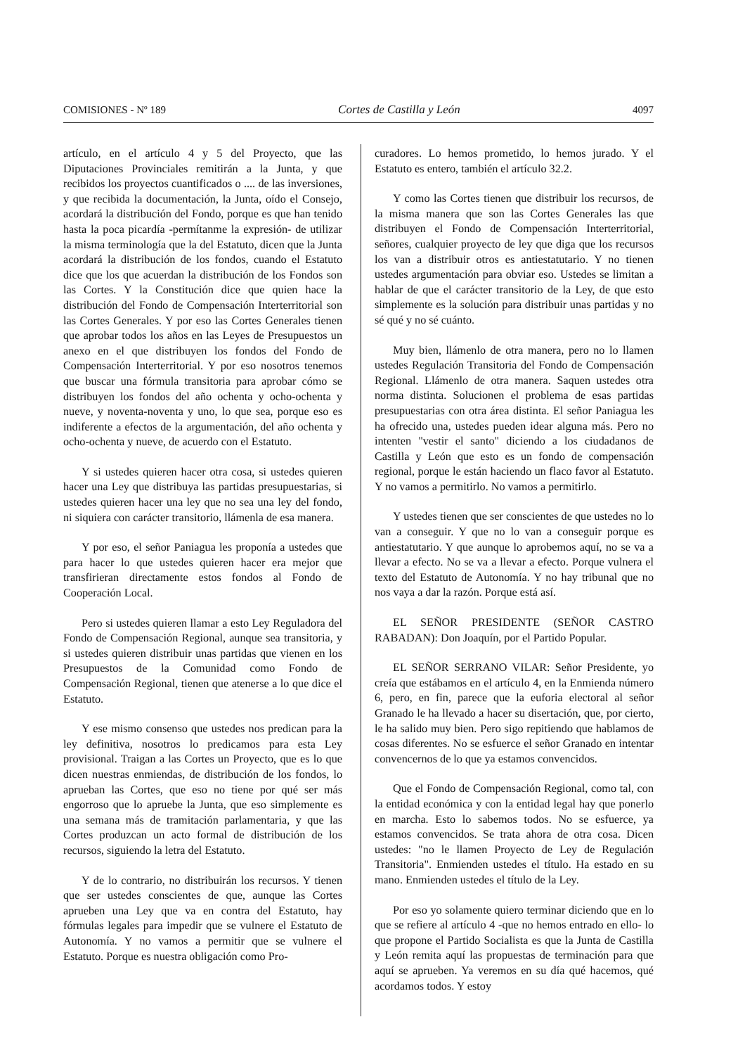COMISIONES - Nº 189 Cortes de Castilla y León 4097
artículo, en el artículo 4 y 5 del Proyecto, que las Diputaciones Provinciales remitirán a la Junta, y que recibidos los proyectos cuantificados o .... de las inversiones, y que recibida la documentación, la Junta, oído el Consejo, acordará la distribución del Fondo, porque es que han tenido hasta la poca picardía -permítanme la expresión- de utilizar la misma terminología que la del Estatuto, dicen que la Junta acordará la distribución de los fondos, cuando el Estatuto dice que los que acuerdan la distribución de los Fondos son las Cortes. Y la Constitución dice que quien hace la distribución del Fondo de Compensación Interterritorial son las Cortes Generales. Y por eso las Cortes Generales tienen que aprobar todos los años en las Leyes de Presupuestos un anexo en el que distribuyen los fondos del Fondo de Compensación Interterritorial. Y por eso nosotros tenemos que buscar una fórmula transitoria para aprobar cómo se distribuyen los fondos del año ochenta y ocho-ochenta y nueve, y noventa-noventa y uno, lo que sea, porque eso es indiferente a efectos de la argumentación, del año ochenta y ocho-ochenta y nueve, de acuerdo con el Estatuto.
Y si ustedes quieren hacer otra cosa, si ustedes quieren hacer una Ley que distribuya las partidas presupuestarias, si ustedes quieren hacer una ley que no sea una ley del fondo, ni siquiera con carácter transitorio, llámenla de esa manera.
Y por eso, el señor Paniagua les proponía a ustedes que para hacer lo que ustedes quieren hacer era mejor que transfirieran directamente estos fondos al Fondo de Cooperación Local.
Pero si ustedes quieren llamar a esto Ley Reguladora del Fondo de Compensación Regional, aunque sea transitoria, y si ustedes quieren distribuir unas partidas que vienen en los Presupuestos de la Comunidad como Fondo de Compensación Regional, tienen que atenerse a lo que dice el Estatuto.
Y ese mismo consenso que ustedes nos predican para la ley definitiva, nosotros lo predicamos para esta Ley provisional. Traigan a las Cortes un Proyecto, que es lo que dicen nuestras enmiendas, de distribución de los fondos, lo aprueban las Cortes, que eso no tiene por qué ser más engorroso que lo apruebe la Junta, que eso simplemente es una semana más de tramitación parlamentaria, y que las Cortes produzcan un acto formal de distribución de los recursos, siguiendo la letra del Estatuto.
Y de lo contrario, no distribuirán los recursos. Y tienen que ser ustedes conscientes de que, aunque las Cortes aprueben una Ley que va en contra del Estatuto, hay fórmulas legales para impedir que se vulnere el Estatuto de Autonomía. Y no vamos a permitir que se vulnere el Estatuto. Porque es nuestra obligación como Pro-
curadores. Lo hemos prometido, lo hemos jurado. Y el Estatuto es entero, también el artículo 32.2.
Y como las Cortes tienen que distribuir los recursos, de la misma manera que son las Cortes Generales las que distribuyen el Fondo de Compensación Interterritorial, señores, cualquier proyecto de ley que diga que los recursos los van a distribuir otros es antiestatutario. Y no tienen ustedes argumentación para obviar eso. Ustedes se limitan a hablar de que el carácter transitorio de la Ley, de que esto simplemente es la solución para distribuir unas partidas y no sé qué y no sé cuánto.
Muy bien, llámenlo de otra manera, pero no lo llamen ustedes Regulación Transitoria del Fondo de Compensación Regional. Llámenlo de otra manera. Saquen ustedes otra norma distinta. Solucionen el problema de esas partidas presupuestarias con otra área distinta. El señor Paniagua les ha ofrecido una, ustedes pueden idear alguna más. Pero no intenten "vestir el santo" diciendo a los ciudadanos de Castilla y León que esto es un fondo de compensación regional, porque le están haciendo un flaco favor al Estatuto. Y no vamos a permitirlo. No vamos a permitirlo.
Y ustedes tienen que ser conscientes de que ustedes no lo van a conseguir. Y que no lo van a conseguir porque es antiestatutario. Y que aunque lo aprobemos aquí, no se va a llevar a efecto. No se va a llevar a efecto. Porque vulnera el texto del Estatuto de Autonomía. Y no hay tribunal que no nos vaya a dar la razón. Porque está así.
EL SEÑOR PRESIDENTE (SEÑOR CASTRO RABADAN): Don Joaquín, por el Partido Popular.
EL SEÑOR SERRANO VILAR: Señor Presidente, yo creía que estábamos en el artículo 4, en la Enmienda número 6, pero, en fin, parece que la euforia electoral al señor Granado le ha llevado a hacer su disertación, que, por cierto, le ha salido muy bien. Pero sigo repitiendo que hablamos de cosas diferentes. No se esfuerce el señor Granado en intentar convencernos de lo que ya estamos convencidos.
Que el Fondo de Compensación Regional, como tal, con la entidad económica y con la entidad legal hay que ponerlo en marcha. Esto lo sabemos todos. No se esfuerce, ya estamos convencidos. Se trata ahora de otra cosa. Dicen ustedes: "no le llamen Proyecto de Ley de Regulación Transitoria". Enmienden ustedes el título. Ha estado en su mano. Enmienden ustedes el título de la Ley.
Por eso yo solamente quiero terminar diciendo que en lo que se refiere al artículo 4 -que no hemos entrado en ello- lo que propone el Partido Socialista es que la Junta de Castilla y León remita aquí las propuestas de terminación para que aquí se aprueben. Ya veremos en su día qué hacemos, qué acordamos todos. Y estoy